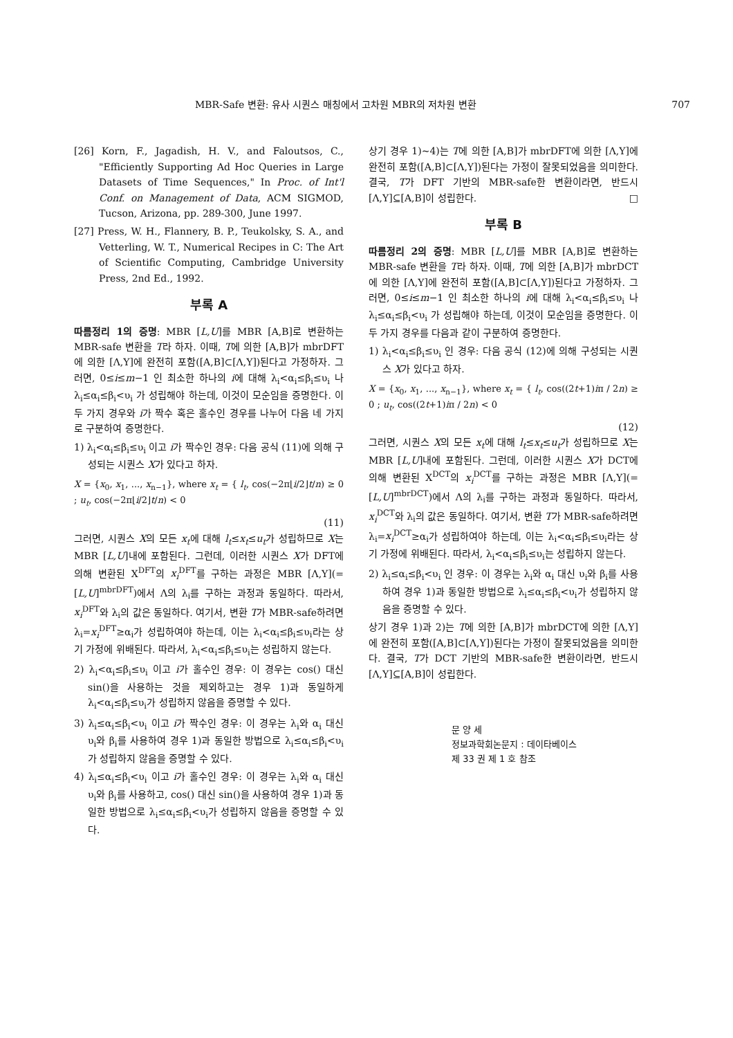MBR-Safe 변환: 유사 시퀀스 매칭에서 고차원 MBR의 저차원 변환 707
[26] Korn, F., Jagadish, H. V., and Faloutsos, C., "Efficiently Supporting Ad Hoc Queries in Large Datasets of Time Sequences," In Proc. of Int'l Conf. on Management of Data, ACM SIGMOD, Tucson, Arizona, pp. 289-300, June 1997.
[27] Press, W. H., Flannery, B. P., Teukolsky, S. A., and Vetterling, W. T., Numerical Recipes in C: The Art of Scientific Computing, Cambridge University Press, 2nd Ed., 1992.
부록 A
따름정리 1의 증명: MBR [L,U]를 MBR [A,B]로 변환하는 MBR-safe 변환을 T라 하자. 이때, T에 의한 [A,B]가 mbrDFT에 의한 [Λ,Υ]에 완전히 포함([A,B]⊂[Λ,Υ])된다고 가정하자. 그러면, 0≤i≤m−1 인 최소한 하나의 i에 대해 λ<sub>i</sub><α<sub>i</sub>≤β<sub>i</sub>≤υ<sub>i</sub> 나 λ<sub>i</sub>≤α<sub>i</sub>≤β<sub>i</sub><υ<sub>i</sub> 가 성립해야 하는데, 이것이 모순임을 증명한다. 이 두 가지 경우와 i가 짝수 혹은 홀수인 경우를 나누어 다음 네 가지로 구분하여 증명한다.
1) λ<sub>i</sub><α<sub>i</sub>≤β<sub>i</sub>≤υ<sub>i</sub> 이고 i가 짝수인 경우: 다음 공식 (11)에 의해 구성되는 시퀀스 X가 있다고 하자.
X = {x<sub>0</sub>, x<sub>1</sub>, ..., x<sub>n−1</sub>}, where x<sub>t</sub> = { l<sub>t</sub>, cos(−2π⌊i/2⌋t/n) ≥ 0 ; u<sub>t</sub>, cos(−2π⌊i/2⌋t/n) < 0
(11)
그러면, 시퀀스 X의 모든 x<sub>t</sub>에 대해 l<sub>t</sub>≤x<sub>t</sub>≤u<sub>t</sub>가 성립하므로 X는 MBR [L,U]내에 포함된다. 그런데, 이러한 시퀀스 X가 DFT에 의해 변환된 X<sup>DFT</sup>의 x<sub>i</sub><sup>DFT</sup>를 구하는 과정은 MBR [Λ,Υ](=[L,U]<sup>mbrDFT</sup>)에서 Λ의 λ<sub>i</sub>를 구하는 과정과 동일하다. 따라서, x<sub>i</sub><sup>DFT</sup>와 λ<sub>i</sub>의 값은 동일하다. 여기서, 변환 T가 MBR-safe하려면 λ<sub>i</sub>=x<sub>i</sub><sup>DFT</sup>≥α<sub>i</sub>가 성립하여야 하는데, 이는 λ<sub>i</sub><α<sub>i</sub>≤β<sub>i</sub>≤υ<sub>i</sub>라는 상기 가정에 위배된다. 따라서, λ<sub>i</sub><α<sub>i</sub>≤β<sub>i</sub>≤υ<sub>i</sub>는 성립하지 않는다.
2) λ<sub>i</sub><α<sub>i</sub>≤β<sub>i</sub>≤υ<sub>i</sub> 이고 i가 홀수인 경우: 이 경우는 cos() 대신 sin()을 사용하는 것을 제외하고는 경우 1)과 동일하게 λ<sub>i</sub><α<sub>i</sub>≤β<sub>i</sub>≤υ<sub>i</sub>가 성립하지 않음을 증명할 수 있다.
3) λ<sub>i</sub>≤α<sub>i</sub>≤β<sub>i</sub><υ<sub>i</sub> 이고 i가 짝수인 경우: 이 경우는 λ<sub>i</sub>와 α<sub>i</sub> 대신 υ<sub>i</sub>와 β<sub>i</sub>를 사용하여 경우 1)과 동일한 방법으로 λ<sub>i</sub>≤α<sub>i</sub>≤β<sub>i</sub><υ<sub>i</sub>가 성립하지 않음을 증명할 수 있다.
4) λ<sub>i</sub>≤α<sub>i</sub>≤β<sub>i</sub><υ<sub>i</sub> 이고 i가 홀수인 경우: 이 경우는 λ<sub>i</sub>와 α<sub>i</sub> 대신 υ<sub>i</sub>와 β<sub>i</sub>를 사용하고, cos() 대신 sin()을 사용하여 경우 1)과 동일한 방법으로 λ<sub>i</sub>≤α<sub>i</sub>≤β<sub>i</sub><υ<sub>i</sub>가 성립하지 않음을 증명할 수 있다.
상기 경우 1)~4)는 T에 의한 [A,B]가 mbrDFT에 의한 [Λ,Υ]에 완전히 포함([A,B]⊂[Λ,Υ])된다는 가정이 잘못되었음을 의미한다. 결국, T가 DFT 기반의 MBR-safe한 변환이라면, 반드시 [Λ,Υ]⊆[A,B]이 성립한다. □
부록 B
따름정리 2의 증명: MBR [L,U]를 MBR [A,B]로 변환하는 MBR-safe 변환을 T라 하자. 이때, T에 의한 [A,B]가 mbrDCT에 의한 [Λ,Υ]에 완전히 포함([A,B]⊂[Λ,Υ])된다고 가정하자. 그러면, 0≤i≤m−1 인 최소한 하나의 i에 대해 λ<sub>i</sub><α<sub>i</sub>≤β<sub>i</sub>≤υ<sub>i</sub> 나 λ<sub>i</sub>≤α<sub>i</sub>≤β<sub>i</sub><υ<sub>i</sub> 가 성립해야 하는데, 이것이 모순임을 증명한다. 이 두 가지 경우를 다음과 같이 구분하여 증명한다.
1) λ<sub>i</sub><α<sub>i</sub>≤β<sub>i</sub>≤υ<sub>i</sub> 인 경우: 다음 공식 (12)에 의해 구성되는 시퀀스 X가 있다고 하자.
X = {x<sub>0</sub>, x<sub>1</sub>, ..., x<sub>n−1</sub>}, where x<sub>t</sub> = { l<sub>t</sub>, cos((2t+1)iπ / 2n) ≥ 0 ; u<sub>t</sub>, cos((2t+1)iπ / 2n) < 0
(12)
그러면, 시퀀스 X의 모든 x<sub>t</sub>에 대해 l<sub>t</sub>≤x<sub>t</sub>≤u<sub>t</sub>가 성립하므로 X는 MBR [L,U]내에 포함된다. 그런데, 이러한 시퀀스 X가 DCT에 의해 변환된 X<sup>DCT</sup>의 x<sub>i</sub><sup>DCT</sup>를 구하는 과정은 MBR [Λ,Υ](=[L,U]<sup>mbrDCT</sup>)에서 Λ의 λ<sub>i</sub>를 구하는 과정과 동일하다. 따라서, x<sub>i</sub><sup>DCT</sup>와 λ<sub>i</sub>의 값은 동일하다. 여기서, 변환 T가 MBR-safe하려면 λ<sub>i</sub>=x<sub>i</sub><sup>DCT</sup>≥α<sub>i</sub>가 성립하여야 하는데, 이는 λ<sub>i</sub><α<sub>i</sub>≤β<sub>i</sub>≤υ<sub>i</sub>라는 상기 가정에 위배된다. 따라서, λ<sub>i</sub><α<sub>i</sub>≤β<sub>i</sub>≤υ<sub>i</sub>는 성립하지 않는다.
2) λ<sub>i</sub>≤α<sub>i</sub>≤β<sub>i</sub><υ<sub>i</sub> 인 경우: 이 경우는 λ<sub>i</sub>와 α<sub>i</sub> 대신 υ<sub>i</sub>와 β<sub>i</sub>를 사용하여 경우 1)과 동일한 방법으로 λ<sub>i</sub>≤α<sub>i</sub>≤β<sub>i</sub><υ<sub>i</sub>가 성립하지 않음을 증명할 수 있다.
상기 경우 1)과 2)는 T에 의한 [A,B]가 mbrDCT에 의한 [Λ,Υ]에 완전히 포함([A,B]⊂[Λ,Υ])된다는 가정이 잘못되었음을 의미한다. 결국, T가 DCT 기반의 MBR-safe한 변환이라면, 반드시 [Λ,Υ]⊆[A,B]이 성립한다.
문 양 세
정보과학회논문지 : 데이타베이스
제 33 권 제 1 호 참조